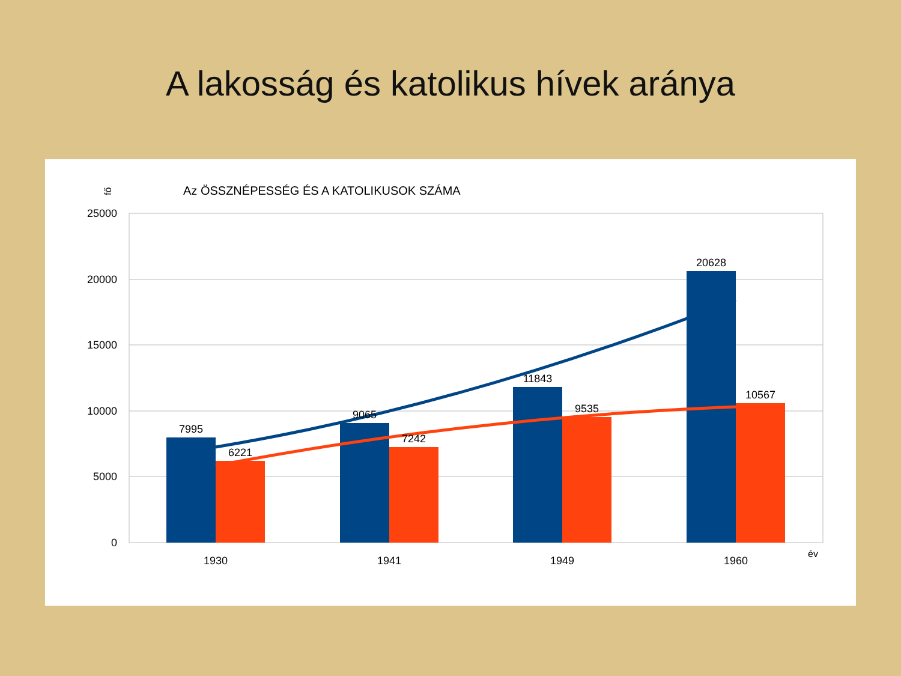A lakosság és katolikus hívek aránya
Az ÖSSZNÉPESSÉG ÉS A KATOLIKUSOK SZÁMA
fő
25000
20000
15000
10000
5000
0
7995
6221
9065
7242
11843
9535
20628
10567
1930
1941
1949
1960
év